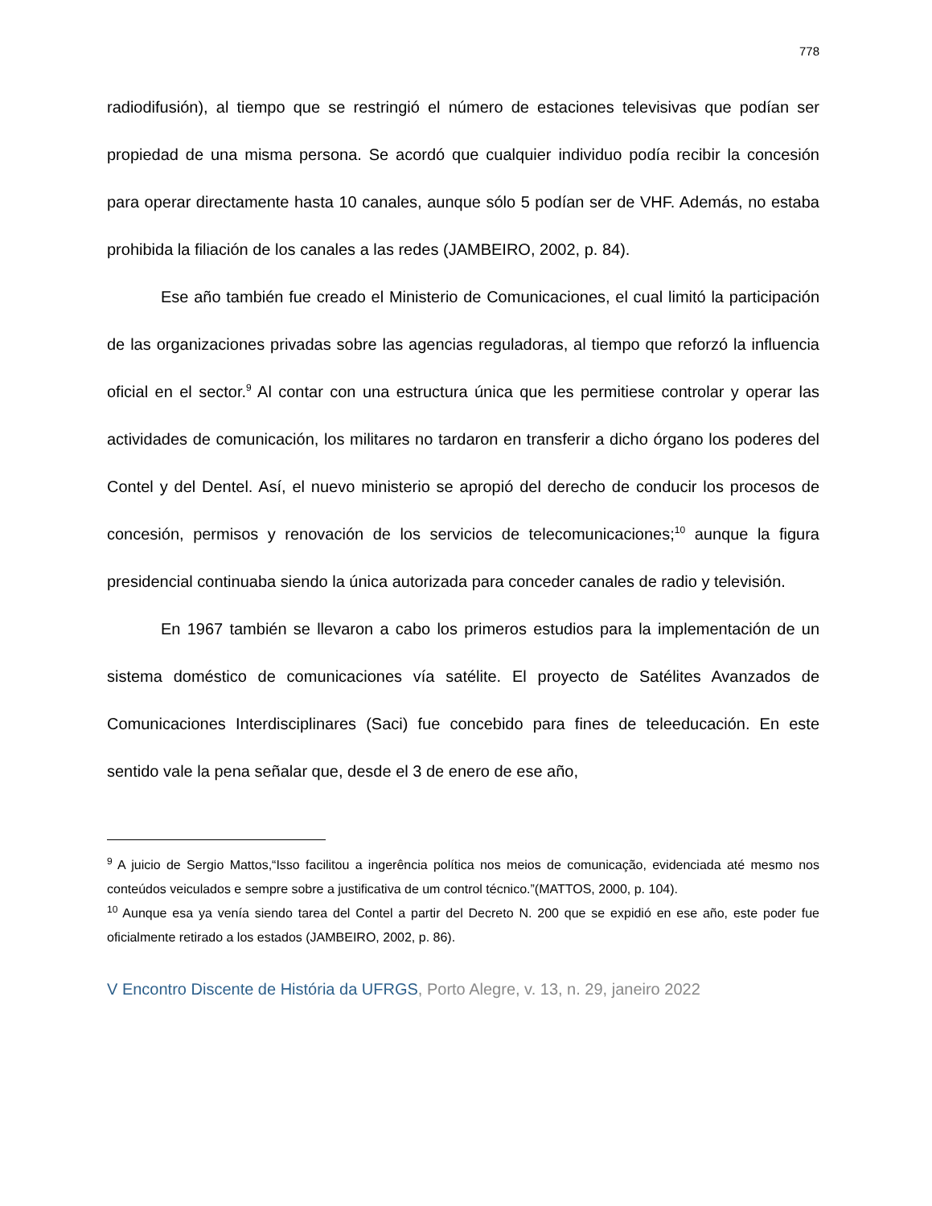778
radiodifusión), al tiempo que se restringió el número de estaciones televisivas que podían ser propiedad de una misma persona. Se acordó que cualquier individuo podía recibir la concesión para operar directamente hasta 10 canales, aunque sólo 5 podían ser de VHF. Además, no estaba prohibida la filiación de los canales a las redes (JAMBEIRO, 2002, p. 84).
Ese año también fue creado el Ministerio de Comunicaciones, el cual limitó la participación de las organizaciones privadas sobre las agencias reguladoras, al tiempo que reforzó la influencia oficial en el sector.<sup>9</sup> Al contar con una estructura única que les permitiese controlar y operar las actividades de comunicación, los militares no tardaron en transferir a dicho órgano los poderes del Contel y del Dentel. Así, el nuevo ministerio se apropió del derecho de conducir los procesos de concesión, permisos y renovación de los servicios de telecomunicaciones;<sup>10</sup> aunque la figura presidencial continuaba siendo la única autorizada para conceder canales de radio y televisión.
En 1967 también se llevaron a cabo los primeros estudios para la implementación de un sistema doméstico de comunicaciones vía satélite. El proyecto de Satélites Avanzados de Comunicaciones Interdisciplinares (Saci) fue concebido para fines de teleeducación. En este sentido vale la pena señalar que, desde el 3 de enero de ese año,
<sup>9</sup> A juicio de Sergio Mattos,“Isso facilitou a ingerência política nos meios de comunicação, evidenciada até mesmo nos conteúdos veiculados e sempre sobre a justificativa de um control técnico.”(MATTOS, 2000, p. 104).
<sup>10</sup> Aunque esa ya venía siendo tarea del Contel a partir del Decreto N. 200 que se expidió en ese año, este poder fue oficialmente retirado a los estados (JAMBEIRO, 2002, p. 86).
V Encontro Discente de História da UFRGS, Porto Alegre, v. 13, n. 29, janeiro 2022